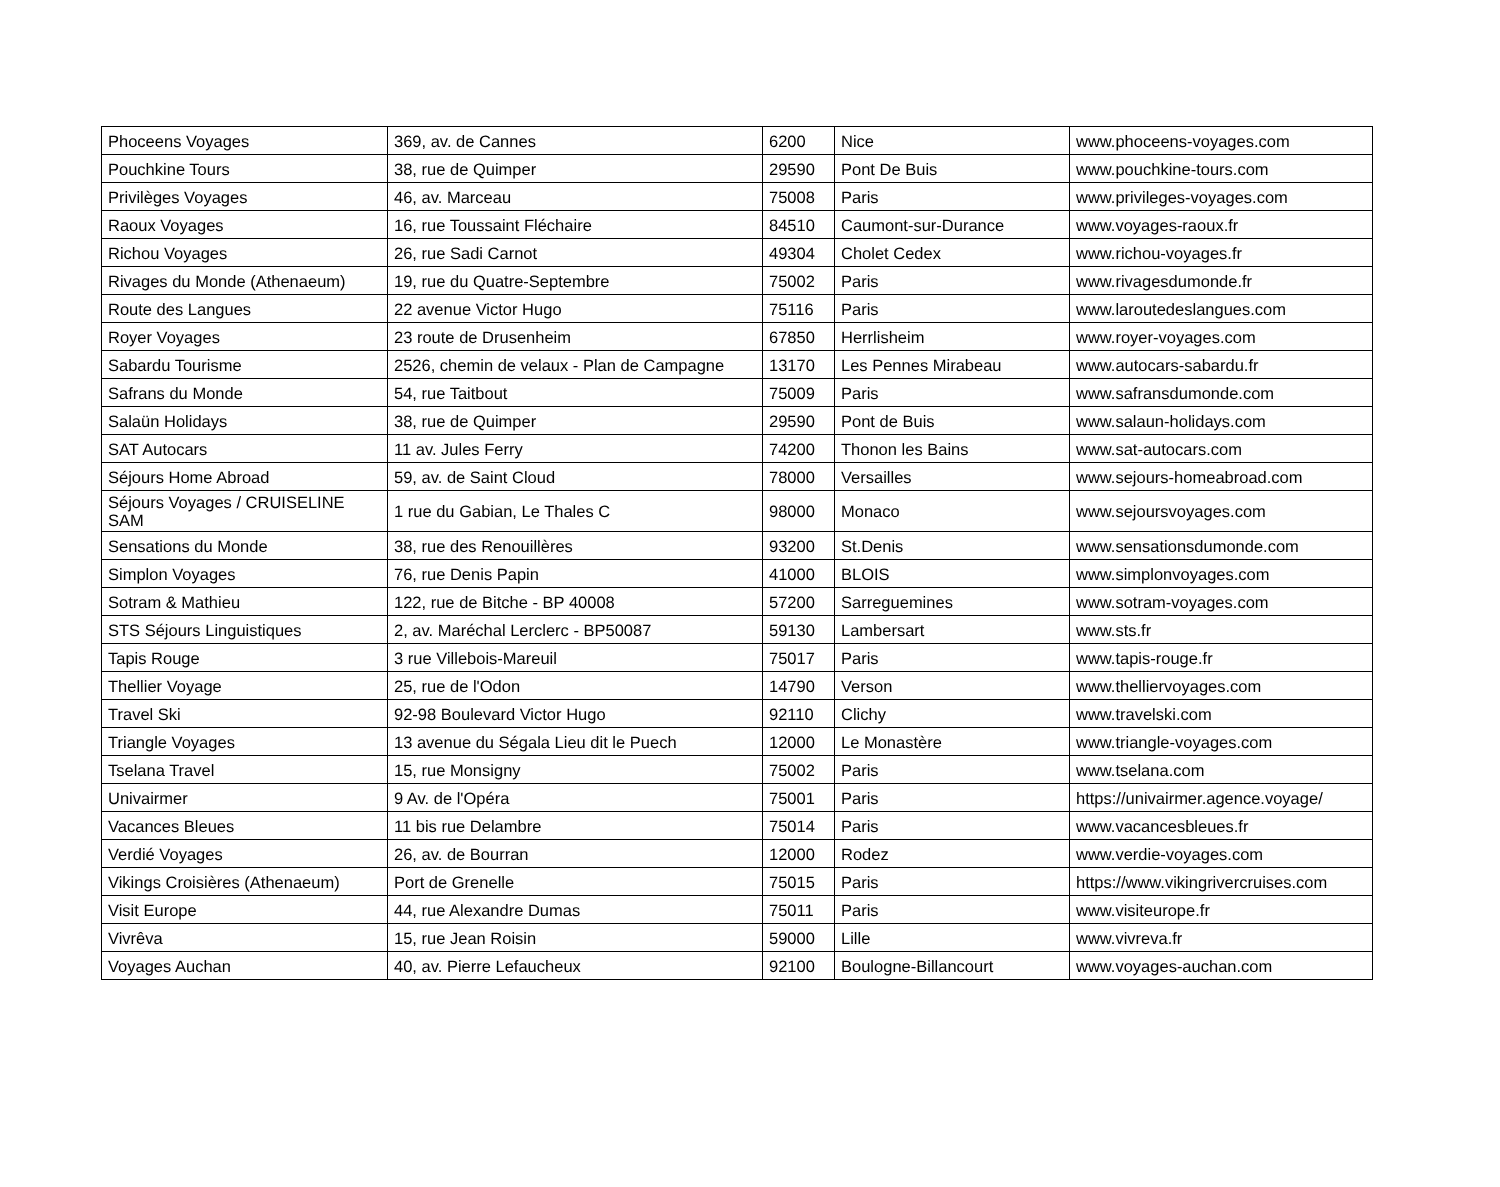| Phoceens Voyages | 369, av. de Cannes | 6200 | Nice | www.phoceens-voyages.com |
| Pouchkine Tours | 38, rue de Quimper | 29590 | Pont De Buis | www.pouchkine-tours.com |
| Privilèges Voyages | 46, av. Marceau | 75008 | Paris | www.privileges-voyages.com |
| Raoux Voyages | 16, rue Toussaint Fléchaire | 84510 | Caumont-sur-Durance | www.voyages-raoux.fr |
| Richou Voyages | 26, rue Sadi Carnot | 49304 | Cholet Cedex | www.richou-voyages.fr |
| Rivages du Monde (Athenaeum) | 19, rue du Quatre-Septembre | 75002 | Paris | www.rivagesdumonde.fr |
| Route des Langues | 22 avenue Victor Hugo | 75116 | Paris | www.laroutedeslangues.com |
| Royer Voyages | 23 route de Drusenheim | 67850 | Herrlisheim | www.royer-voyages.com |
| Sabardu Tourisme | 2526, chemin de velaux - Plan de Campagne | 13170 | Les Pennes Mirabeau | www.autocars-sabardu.fr |
| Safrans du Monde | 54, rue Taitbout | 75009 | Paris | www.safransdumonde.com |
| Salaün Holidays | 38, rue de Quimper | 29590 | Pont de Buis | www.salaun-holidays.com |
| SAT Autocars | 11 av. Jules Ferry | 74200 | Thonon les Bains | www.sat-autocars.com |
| Séjours Home Abroad | 59, av. de Saint Cloud | 78000 | Versailles | www.sejours-homeabroad.com |
| Séjours Voyages / CRUISELINE SAM | 1 rue du Gabian, Le Thales C | 98000 | Monaco | www.sejoursvoyages.com |
| Sensations du Monde | 38, rue des Renouillères | 93200 | St.Denis | www.sensationsdumonde.com |
| Simplon Voyages | 76, rue Denis Papin | 41000 | BLOIS | www.simplonvoyages.com |
| Sotram & Mathieu | 122, rue de Bitche - BP 40008 | 57200 | Sarreguemines | www.sotram-voyages.com |
| STS Séjours Linguistiques | 2, av. Maréchal Lerclerc - BP50087 | 59130 | Lambersart | www.sts.fr |
| Tapis Rouge | 3 rue Villebois-Mareuil | 75017 | Paris | www.tapis-rouge.fr |
| Thellier Voyage | 25, rue de l'Odon | 14790 | Verson | www.thelliervoyages.com |
| Travel Ski | 92-98 Boulevard Victor Hugo | 92110 | Clichy | www.travelski.com |
| Triangle Voyages | 13 avenue du Ségala Lieu dit le Puech | 12000 | Le Monastère | www.triangle-voyages.com |
| Tselana Travel | 15, rue Monsigny | 75002 | Paris | www.tselana.com |
| Univairmer | 9 Av. de l'Opéra | 75001 | Paris | https://univairmer.agence.voyage/ |
| Vacances Bleues | 11 bis rue Delambre | 75014 | Paris | www.vacancesbleues.fr |
| Verdié Voyages | 26, av. de Bourran | 12000 | Rodez | www.verdie-voyages.com |
| Vikings Croisières (Athenaeum) | Port de Grenelle | 75015 | Paris | https://www.vikingrivercruises.com |
| Visit Europe | 44, rue Alexandre Dumas | 75011 | Paris | www.visiteurope.fr |
| Vivrêva | 15, rue Jean Roisin | 59000 | Lille | www.vivreva.fr |
| Voyages Auchan | 40, av. Pierre Lefaucheux | 92100 | Boulogne-Billancourt | www.voyages-auchan.com |